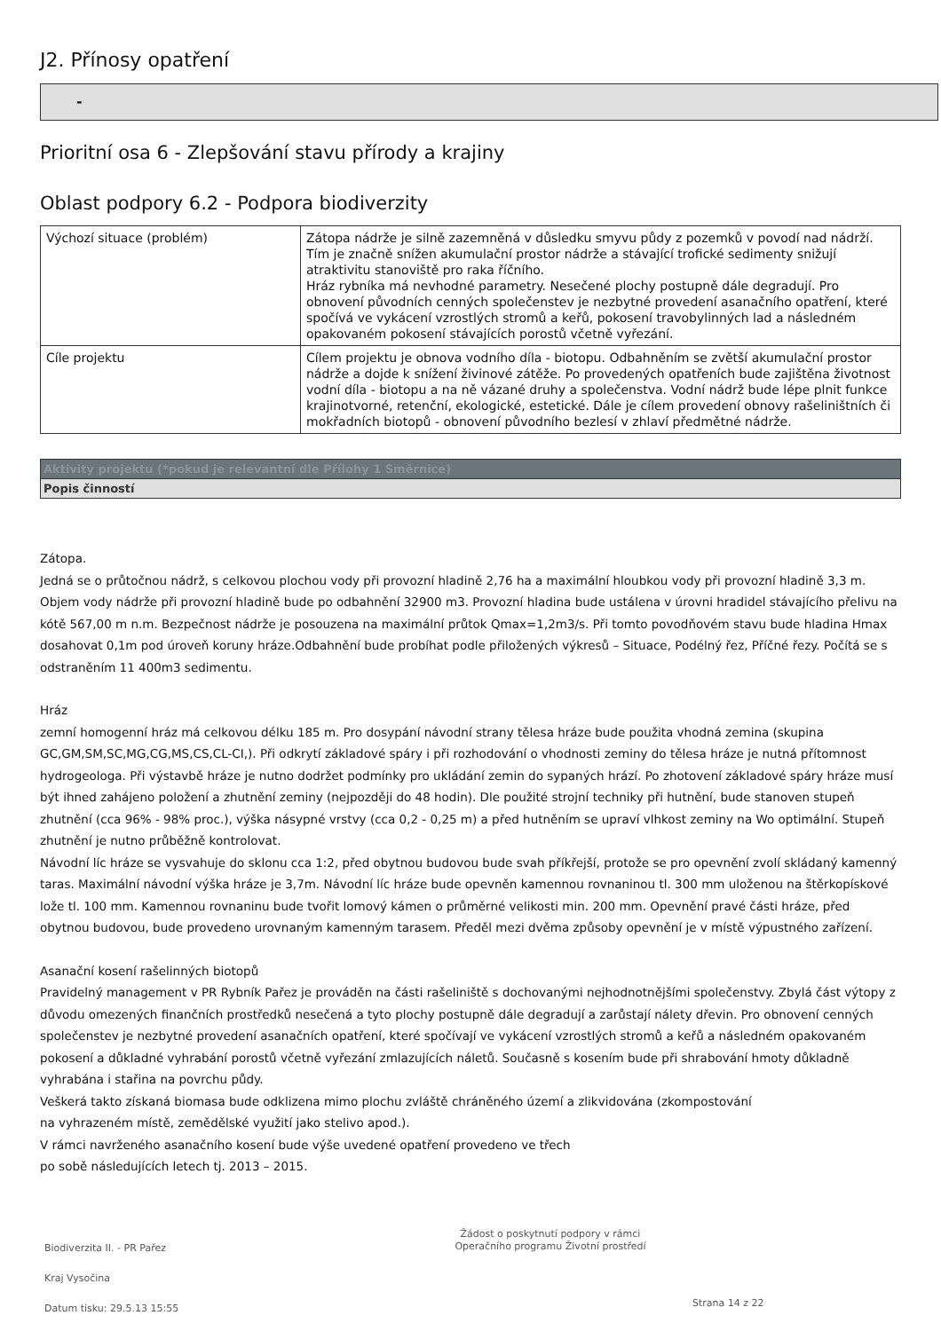J2. Přínosy opatření
-
Prioritní osa 6 - Zlepšování stavu přírody a krajiny
Oblast podpory 6.2 - Podpora biodiverzity
| Výchozí situace (problém) | Zátopa nádrže je silně zazemněná v důsledku smyvu půdy z pozemků v povodí nad nádrží. Tím je značně snížen akumulační prostor nádrže a stávající trofické sedimenty snižují atraktivitu stanoviště pro raka říčního. Hráz rybníka má nevhodné parametry. Nesečené plochy postupně dále degradují. Pro obnovení původních cenných společenstev je nezbytné provedení asanačního opatření, které spočívá ve vykácení vzrostlých stromů a keřů, pokosení travobylinných lad a následném opakovaném pokosení stávajících porostů včetně vyřezání. |
| Cíle projektu | Cílem projektu je obnova vodního díla - biotopu. Odbahněním se zvětší akumulační prostor nádrže a dojde k snížení živinové zátěže. Po provedených opatřeních bude zajištěna životnost vodní díla - biotopu a na ně vázané druhy a společenstva. Vodní nádrž bude lépe plnit funkce krajinotvorné, retenční, ekologické, estetické. Dále je cílem provedení obnovy rašeliništních či mokřadních biotopů - obnovení původního bezlesí v zhlaví předmětné nádrže. |
Aktivity projektu (*pokud je relevantní dle Přílohy 1 Směrnice)
Popis činností
Zátopa.
Jedná se o průtočnou nádrž, s celkovou plochou vody při provozní hladině 2,76 ha a maximální hloubkou vody při provozní hladině 3,3 m. Objem vody nádrže při provozní hladině bude po odbahnění 32900 m3. Provozní hladina bude ustálena v úrovni hradidel stávajícího přelivu na kótě 567,00 m n.m. Bezpečnost nádrže je posouzena na maximální průtok Qmax=1,2m3/s. Při tomto povodňovém stavu bude hladina Hmax dosahovat 0,1m pod úroveň koruny hráze.Odbahnění bude probíhat podle přiložených výkresů – Situace, Podélný řez, Příčné řezy. Počítá se s odstraněním 11 400m3 sedimentu.
Hráz
zemní homogenní hráz má celkovou délku 185 m. Pro dosypání návodní strany tělesa hráze bude použita vhodná zemina (skupina GC,GM,SM,SC,MG,CG,MS,CS,CL-CI,). Při odkrytí základové spáry i při rozhodování o vhodnosti zeminy do tělesa hráze je nutná přítomnost hydrogeologa. Při výstavbě hráze je nutno dodržet podmínky pro ukládání zemin do sypaných hrází. Po zhotovení základové spáry hráze musí být ihned zahájeno položení a zhutnění zeminy (nejpozději do 48 hodin). Dle použité strojní techniky při hutnění, bude stanoven stupeň zhutnění (cca 96% - 98% proc.), výška násypné vrstvy (cca 0,2 - 0,25 m) a před hutněním se upraví vlhkost zeminy na Wo optimální. Stupeň zhutnění je nutno průběžně kontrolovat.
Návodní líc hráze se vysvahuje do sklonu cca 1:2, před obytnou budovou bude svah příkřejší, protože se pro opevnění zvolí skládaný kamenný taras. Maximální návodní výška hráze je 3,7m. Návodní líc hráze bude opevněn kamennou rovnaninou tl. 300 mm uloženou na štěrkopískové lože tl. 100 mm. Kamennou rovnaninu bude tvořit lomový kámen o průměrné velikosti min. 200 mm. Opevnění pravé části hráze, před obytnou budovou, bude provedeno urovnaným kamenným tarasem. Předěl mezi dvěma způsoby opevnění je v místě výpustného zařízení.
Asanační kosení rašelinných biotopů
Pravidelný management v PR Rybník Pařez je prováděn na části rašeliniště s dochovanými nejhodnotnějšími společenstvy. Zbylá část výtopy z důvodu omezených finančních prostředků nesečená a tyto plochy postupně dále degradují a zarůstají nálety dřevin. Pro obnovení cenných společenstev je nezbytné provedení asanačních opatření, které spočívají ve vykácení vzrostlých stromů a keřů a následném opakovaném pokosení a důkladné vyhrabání porostů včetně vyřezání zmlazujících náletů. Současně s kosením bude při shrabování hmoty důkladně vyhrabána i stařina na povrchu půdy.
Veškerá takto získaná biomasa bude odklizena mimo plochu zvláště chráněného území a zlikvidována (zkompostování
na vyhrazeném místě, zemědělské využití jako stelivo apod.).
V rámci navrženého asanačního kosení bude výše uvedené opatření provedeno ve třech
po sobě následujících letech tj. 2013 – 2015.
Biodiverzita II. - PR Pařez
Kraj Vysočina
Datum tisku: 29.5.13 15:55
Žádost o poskytnutí podpory v rámci
Operačního programu Životní prostředí
Strana 14 z 22